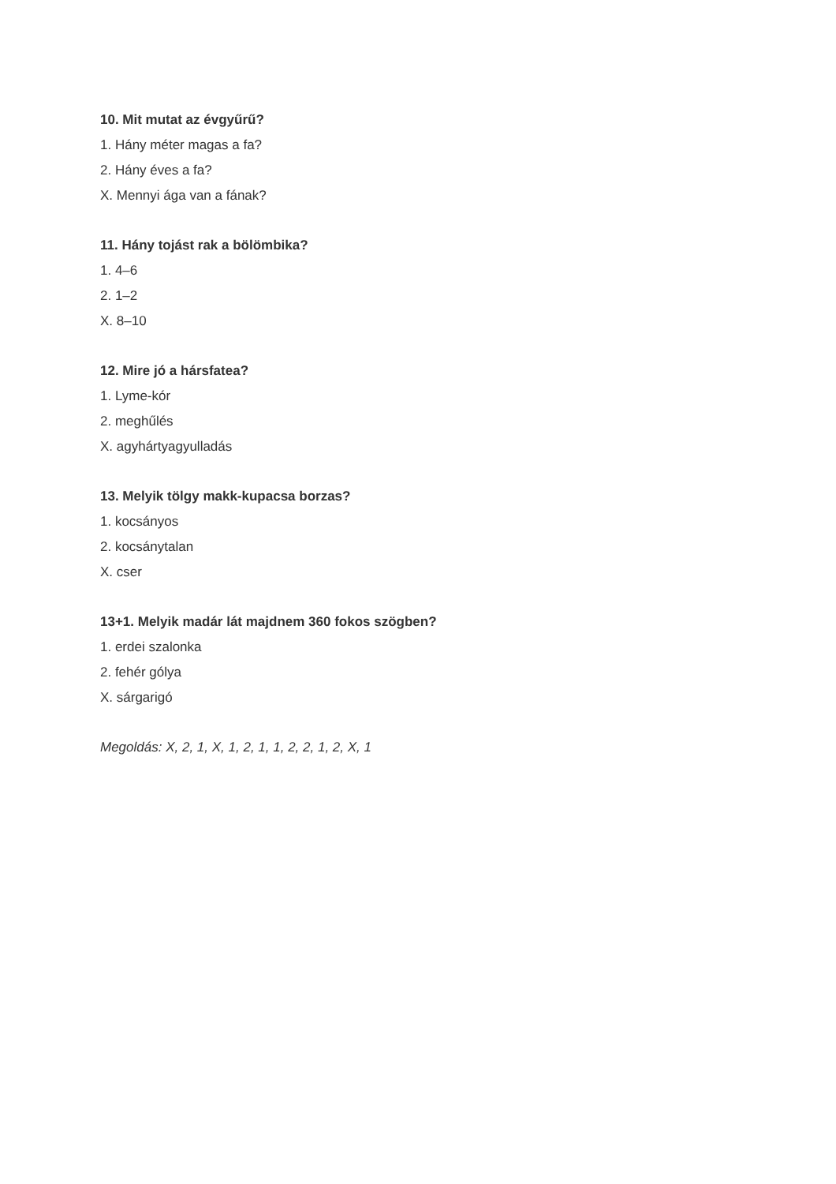10. Mit mutat az évgyűrű?
1. Hány méter magas a fa?
2. Hány éves a fa?
X. Mennyi ága van a fának?
11. Hány tojást rak a bölömbika?
1. 4–6
2. 1–2
X. 8–10
12. Mire jó a hársfatea?
1. Lyme-kór
2. meghűlés
X. agyhártyagyulladás
13. Melyik tölgy makk-kupacsa borzas?
1. kocsányos
2. kocsánytalan
X. cser
13+1. Melyik madár lát majdnem 360 fokos szögben?
1. erdei szalonka
2. fehér gólya
X. sárgarigó
Megoldás: X, 2, 1, X, 1, 2, 1, 1, 2, 2, 1, 2, X, 1